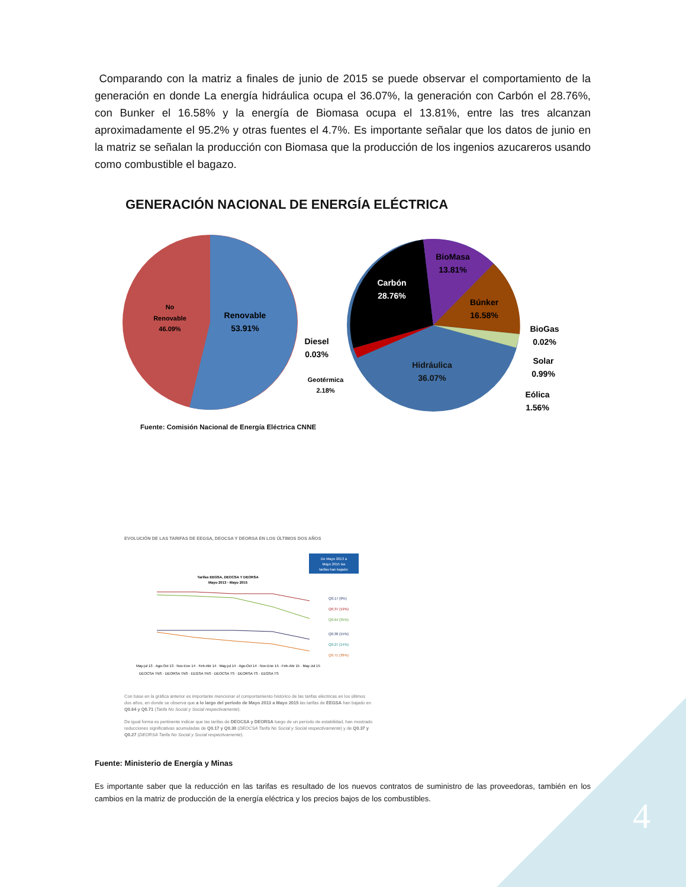4
Comparando con la matriz a finales de junio de 2015 se puede observar el comportamiento de la generación en donde La energía hidráulica ocupa el 36.07%, la generación con Carbón el 28.76%, con Bunker el 16.58% y la energía de Biomasa ocupa el 13.81%, entre las tres alcanzan aproximadamente el 95.2% y otras fuentes el 4.7%. Es importante señalar que los datos de junio en la matriz se señalan la producción con Biomasa que la producción de los ingenios azucareros usando como combustible el bagazo.
GENERACIÓN NACIONAL DE ENERGÍA ELÉCTRICA
No
Renovable
46.09%
Renovable
53.91%
Carbón
28.76%
Hidráulica
36.07%
BioMasa
13.81%
Búnker
16.58%
Diesel
0.03%
BioGas
0.02%
Solar
0.99%
Eólica
1.56%
Geotérmica
2.18%
Fuente: Comisión Nacional de Energía Eléctrica CNNE
EVOLUCIÓN DE LAS TARIFAS DE EEGSA, DEOCSA Y DEORSA EN LOS ÚLTIMOS DOS AÑOS
De Mayo 2013 a
Mayo 2015 las
tarifas han bajado:
Tarifas EEGSA, DEOCSA Y DEORSA
Mayo 2013 - Mayo 2015
Q0.17 (9%)
Q0.37 (19%)
Q0.64 (35%)
Q0.30 (15%)
Q0.27 (14%)
Q0.71 (38%)
May-jul 13 · Ago-Oct 13 · Nov-Ene 14 · Feb-Abr 14 · May-jul 14 · Ago-Oct 14 · Nov-Ene 15 · Feb-Abr 15 · May-Jul 15
DEOCSA TNS · DEORSA TNS · EEGSA TNS · DEOCSA TS · DEORSA TS · EEGSA TS
Con base en la gráfica anterior es importante mencionar el comportamiento histórico de las tarifas eléctricas en los últimos dos años, en donde se observa que a lo largo del período de Mayo 2013 a Mayo 2015 las tarifas de EEGSA han bajado en Q0.64 y Q0.71 (Tarifa No Social y Social respectivamente).
De igual forma es pertinente indicar que las tarifas de DEOCSA y DEORSA luego de un período de estabilidad, han mostrado reducciones significativas acumuladas de Q0.17 y Q0.30 (DEOCSA Tarifa No Social y Social respectivamente) y de Q0.37 y Q0.27 (DEORSA Tarifa No Social y Social respectivamente).
Fuente: Ministerio de Energía y Minas
Es importante saber que la reducción en las tarifas es resultado de los nuevos contratos de suministro de las proveedoras, también en los cambios en la matriz de producción de la energía eléctrica y los precios bajos de los combustibles.